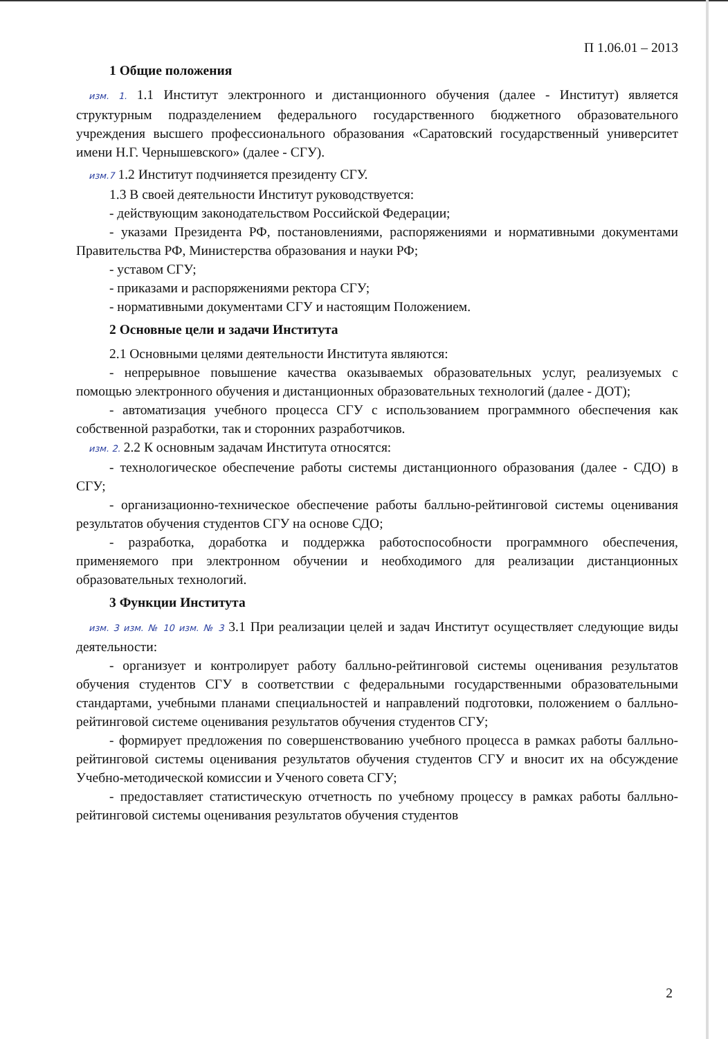П 1.06.01 – 2013
1 Общие положения
изм. 1. 1.1 Институт электронного и дистанционного обучения (далее - Институт) является структурным подразделением федерального государственного бюджетного образовательного учреждения высшего профессионального образования «Саратовский государственный университет имени Н.Г. Чернышевского» (далее - СГУ).
изм.7 1.2 Институт подчиняется президенту СГУ.
1.3 В своей деятельности Институт руководствуется:
- действующим законодательством Российской Федерации;
- указами Президента РФ, постановлениями, распоряжениями и нормативными документами Правительства РФ, Министерства образования и науки РФ;
- уставом СГУ;
- приказами и распоряжениями ректора СГУ;
- нормативными документами СГУ и настоящим Положением.
2 Основные цели и задачи Института
2.1 Основными целями деятельности Института являются:
- непрерывное повышение качества оказываемых образовательных услуг, реализуемых с помощью электронного обучения и дистанционных образовательных технологий (далее - ДОТ);
- автоматизация учебного процесса СГУ с использованием программного обеспечения как собственной разработки, так и сторонних разработчиков.
изм. 2. 2.2 К основным задачам Института относятся:
- технологическое обеспечение работы системы дистанционного образования (далее - СДО) в СГУ;
- организационно-техническое обеспечение работы балльно-рейтинговой системы оценивания результатов обучения студентов СГУ на основе СДО;
- разработка, доработка и поддержка работоспособности программного обеспечения, применяемого при электронном обучении и необходимого для реализации дистанционных образовательных технологий.
3 Функции Института
изм. 3 изм. № 10 изм. № 3 3.1 При реализации целей и задач Институт осуществляет следующие виды деятельности:
- организует и контролирует работу балльно-рейтинговой системы оценивания результатов обучения студентов СГУ в соответствии с федеральными государственными образовательными стандартами, учебными планами специальностей и направлений подготовки, положением о балльно-рейтинговой системе оценивания результатов обучения студентов СГУ;
- формирует предложения по совершенствованию учебного процесса в рамках работы балльно-рейтинговой системы оценивания результатов обучения студентов СГУ и вносит их на обсуждение Учебно-методической комиссии и Ученого совета СГУ;
- предоставляет статистическую отчетность по учебному процессу в рамках работы балльно-рейтинговой системы оценивания результатов обучения студентов
2